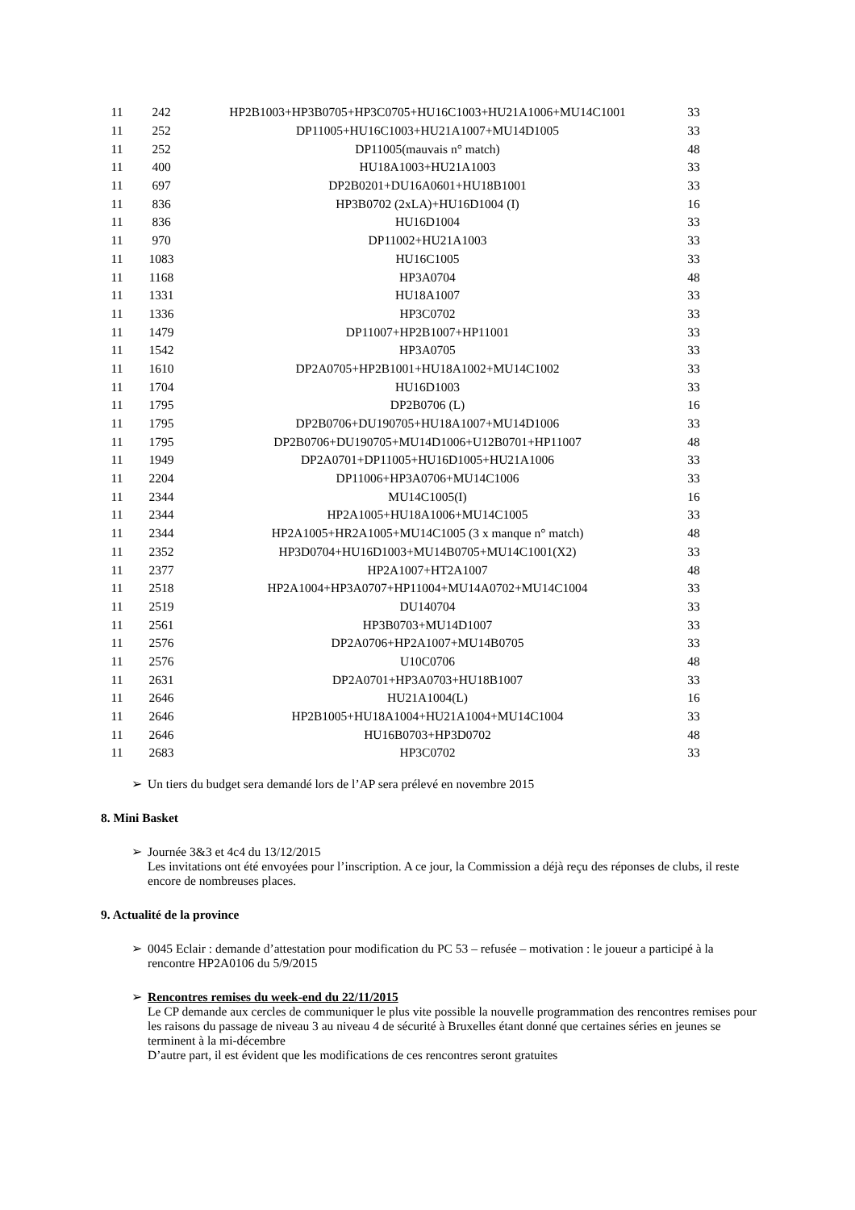| 11 | 242 | HP2B1003+HP3B0705+HP3C0705+HU16C1003+HU21A1006+MU14C1001 | 33 |
| 11 | 252 | DP11005+HU16C1003+HU21A1007+MU14D1005 | 33 |
| 11 | 252 | DP11005(mauvais n° match) | 48 |
| 11 | 400 | HU18A1003+HU21A1003 | 33 |
| 11 | 697 | DP2B0201+DU16A0601+HU18B1001 | 33 |
| 11 | 836 | HP3B0702 (2xLA)+HU16D1004 (I) | 16 |
| 11 | 836 | HU16D1004 | 33 |
| 11 | 970 | DP11002+HU21A1003 | 33 |
| 11 | 1083 | HU16C1005 | 33 |
| 11 | 1168 | HP3A0704 | 48 |
| 11 | 1331 | HU18A1007 | 33 |
| 11 | 1336 | HP3C0702 | 33 |
| 11 | 1479 | DP11007+HP2B1007+HP11001 | 33 |
| 11 | 1542 | HP3A0705 | 33 |
| 11 | 1610 | DP2A0705+HP2B1001+HU18A1002+MU14C1002 | 33 |
| 11 | 1704 | HU16D1003 | 33 |
| 11 | 1795 | DP2B0706 (L) | 16 |
| 11 | 1795 | DP2B0706+DU190705+HU18A1007+MU14D1006 | 33 |
| 11 | 1795 | DP2B0706+DU190705+MU14D1006+U12B0701+HP11007 | 48 |
| 11 | 1949 | DP2A0701+DP11005+HU16D1005+HU21A1006 | 33 |
| 11 | 2204 | DP11006+HP3A0706+MU14C1006 | 33 |
| 11 | 2344 | MU14C1005(I) | 16 |
| 11 | 2344 | HP2A1005+HU18A1006+MU14C1005 | 33 |
| 11 | 2344 | HP2A1005+HR2A1005+MU14C1005 (3 x manque n° match) | 48 |
| 11 | 2352 | HP3D0704+HU16D1003+MU14B0705+MU14C1001(X2) | 33 |
| 11 | 2377 | HP2A1007+HT2A1007 | 48 |
| 11 | 2518 | HP2A1004+HP3A0707+HP11004+MU14A0702+MU14C1004 | 33 |
| 11 | 2519 | DU140704 | 33 |
| 11 | 2561 | HP3B0703+MU14D1007 | 33 |
| 11 | 2576 | DP2A0706+HP2A1007+MU14B0705 | 33 |
| 11 | 2576 | U10C0706 | 48 |
| 11 | 2631 | DP2A0701+HP3A0703+HU18B1007 | 33 |
| 11 | 2646 | HU21A1004(L) | 16 |
| 11 | 2646 | HP2B1005+HU18A1004+HU21A1004+MU14C1004 | 33 |
| 11 | 2646 | HU16B0703+HP3D0702 | 48 |
| 11 | 2683 | HP3C0702 | 33 |
➢ Un tiers du budget sera demandé lors de l’AP sera prélevé en novembre 2015
8. Mini Basket
➢
Journée 3&3 et 4c4 du 13/12/2015
Les invitations ont été envoyées pour l’inscription. A ce jour, la Commission a déjà reçu des réponses de clubs, il reste encore de nombreuses places.
9. Actualité de la province
➢ 0045 Eclair : demande d’attestation pour modification du PC 53 – refusée – motivation : le joueur a participé à la rencontre HP2A0106 du 5/9/2015
➢
Rencontres remises du week-end du 22/11/2015
Le CP demande aux cercles de communiquer le plus vite possible la nouvelle programmation des rencontres remises pour les raisons du passage de niveau 3 au niveau 4 de sécurité à Bruxelles étant donné que certaines séries en jeunes se terminent à la mi-décembre
D’autre part, il est évident que les modifications de ces rencontres seront gratuites